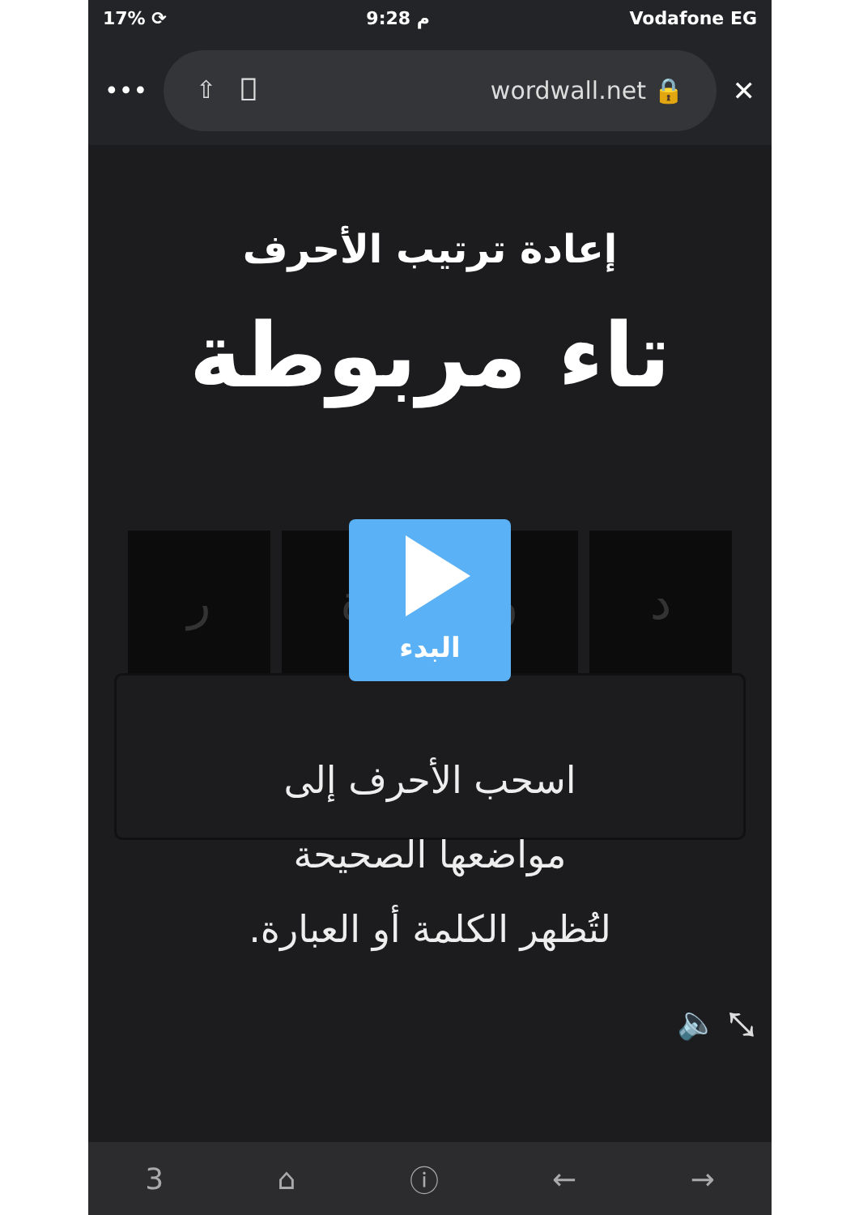17% ⟳ 9:28 م Vodafone EG
•••
⇧ ⎕ wordwall.net 🔒
✕
إعادة ترتيب الأحرف
تاء مربوطة
ر ة و د
البدء
اسحب الأحرف إلى
مواضعها الصحيحة
لتُظهر الكلمة أو العبارة.
🔈 ⤡
3 ⌂ ⓘ ← →